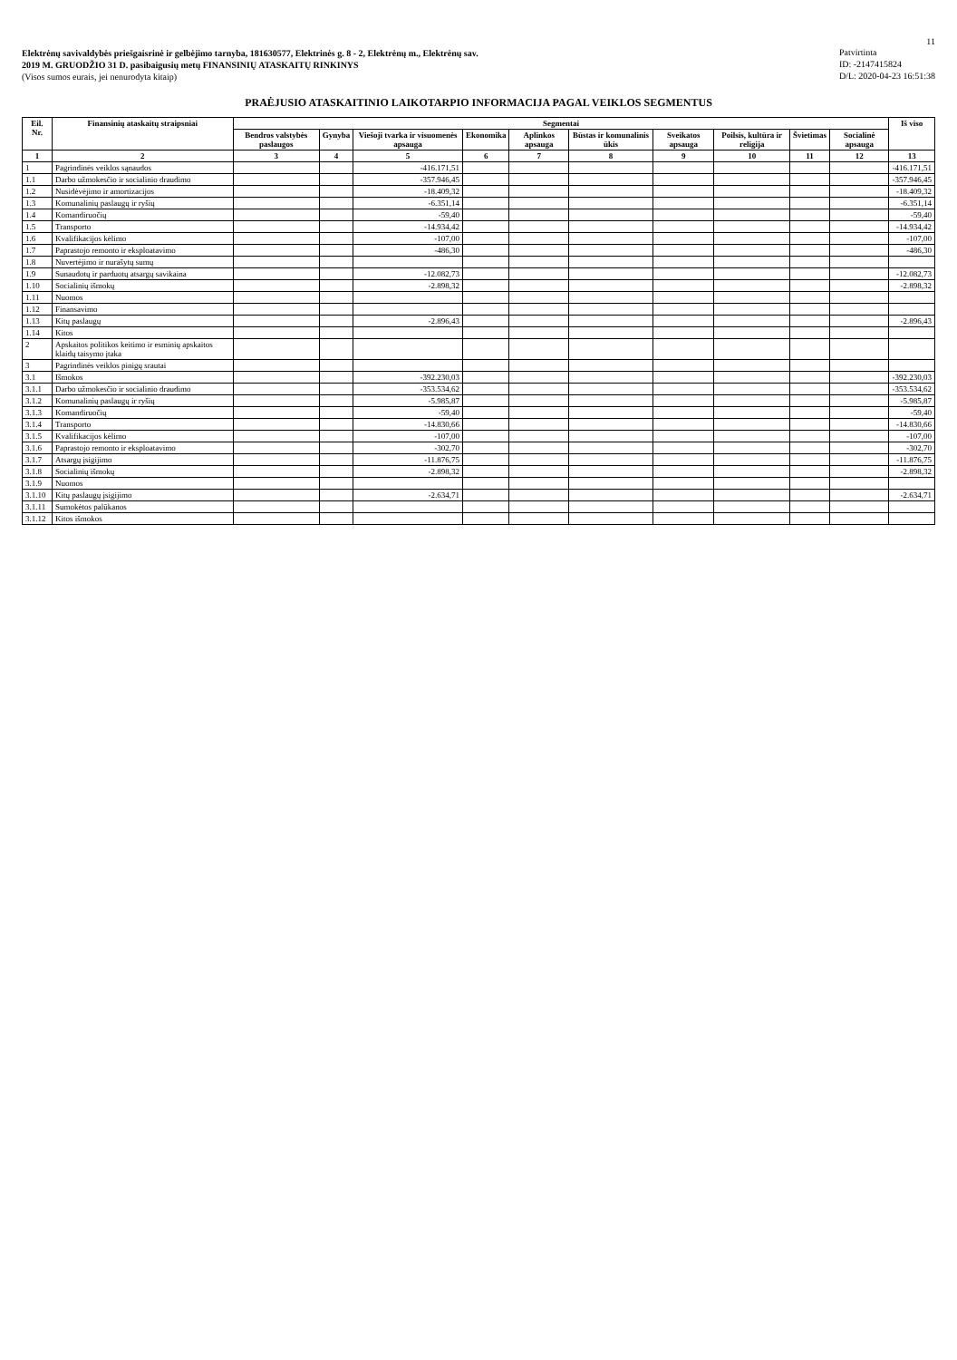11
Elektrėnų savivaldybės priešgaisrinė ir gelbėjimo tarnyba, 181630577, Elektrinės g. 8 - 2, Elektrėnų m., Elektrėnų sav.
2019 M. GRUODŽIO 31 D. pasibaigusių metų FINANSINIŲ ATASKAITŲ RINKINYS
(Visos sumos eurais, jei nenurodyta kitaip)
Patvirtinta
ID: -2147415824
D/L: 2020-04-23 16:51:38
PRAĖJUSIO ATASKAITINIO LAIKOTARPIO INFORMACIJA PAGAL VEIKLOS SEGMENTUS
| Eil. Nr. | Finansinių ataskaitų straipsniai | Segmentai | | | | | | | | | | Iš viso |
| --- | --- | --- | --- | --- | --- | --- | --- | --- | --- | --- | --- | --- |
| | | Bendros valstybės paslaugos | Gynyba | Viešoji tvarka ir visuomenės apsauga | Ekonomika | Aplinkos apsauga | Būstas ir komunalinis ūkis | Sveikatos apsauga | Poilsis, kultūra ir religija | Švietimas | Socialinė apsauga | |
| 1 | 2 | 3 | 4 | 5 | 6 | 7 | 8 | 9 | 10 | 11 | 12 | 13 |
| 1 | Pagrindinės veiklos sąnaudos | | | -416.171,51 | | | | | | | | -416.171,51 |
| 1.1 | Darbo užmokesčio ir socialinio draudimo | | | -357.946,45 | | | | | | | | -357.946,45 |
| 1.2 | Nusidėvėjimo ir amortizacijos | | | -18.409,32 | | | | | | | | -18.409,32 |
| 1.3 | Komunalinių paslaugų ir ryšių | | | -6.351,14 | | | | | | | | -6.351,14 |
| 1.4 | Komandiruočių | | | -59,40 | | | | | | | | -59,40 |
| 1.5 | Transporto | | | -14.934,42 | | | | | | | | -14.934,42 |
| 1.6 | Kvalifikacijos kėlimo | | | -107,00 | | | | | | | | -107,00 |
| 1.7 | Paprastojo remonto ir eksploatavimo | | | -486,30 | | | | | | | | -486,30 |
| 1.8 | Nuvertėjimo ir nurašytų sumų | | | | | | | | | | | |
| 1.9 | Sunaudotų ir parduotų atsargų savikaina | | | -12.082,73 | | | | | | | | -12.082,73 |
| 1.10 | Socialinių išmokų | | | -2.898,32 | | | | | | | | -2.898,32 |
| 1.11 | Nuomos | | | | | | | | | | | |
| 1.12 | Finansavimo | | | | | | | | | | | |
| 1.13 | Kitų paslaugų | | | -2.896,43 | | | | | | | | -2.896,43 |
| 1.14 | Kitos | | | | | | | | | | | |
| 2 | Apskaitos politikos keitimo ir esminių apskaitos klaidų taisymo įtaka | | | | | | | | | | | |
| 3 | Pagrindinės veiklos pinigų srautai | | | | | | | | | | | |
| 3.1 | Išmokos | | | -392.230,03 | | | | | | | | -392.230,03 |
| 3.1.1 | Darbo užmokesčio ir socialinio draudimo | | | -353.534,62 | | | | | | | | -353.534,62 |
| 3.1.2 | Komunalinių paslaugų ir ryšių | | | -5.985,87 | | | | | | | | -5.985,87 |
| 3.1.3 | Komandiruočių | | | -59,40 | | | | | | | | -59,40 |
| 3.1.4 | Transporto | | | -14.830,66 | | | | | | | | -14.830,66 |
| 3.1.5 | Kvalifikacijos kėlimo | | | -107,00 | | | | | | | | -107,00 |
| 3.1.6 | Paprastojo remonto ir eksploatavimo | | | -302,70 | | | | | | | | -302,70 |
| 3.1.7 | Atsargų įsigijimo | | | -11.876,75 | | | | | | | | -11.876,75 |
| 3.1.8 | Socialinių išmokų | | | -2.898,32 | | | | | | | | -2.898,32 |
| 3.1.9 | Nuomos | | | | | | | | | | | |
| 3.1.10 | Kitų paslaugų įsigijimo | | | -2.634,71 | | | | | | | | -2.634,71 |
| 3.1.11 | Sumokėtos palūkanos | | | | | | | | | | | |
| 3.1.12 | Kitos išmokos | | | | | | | | | | | |